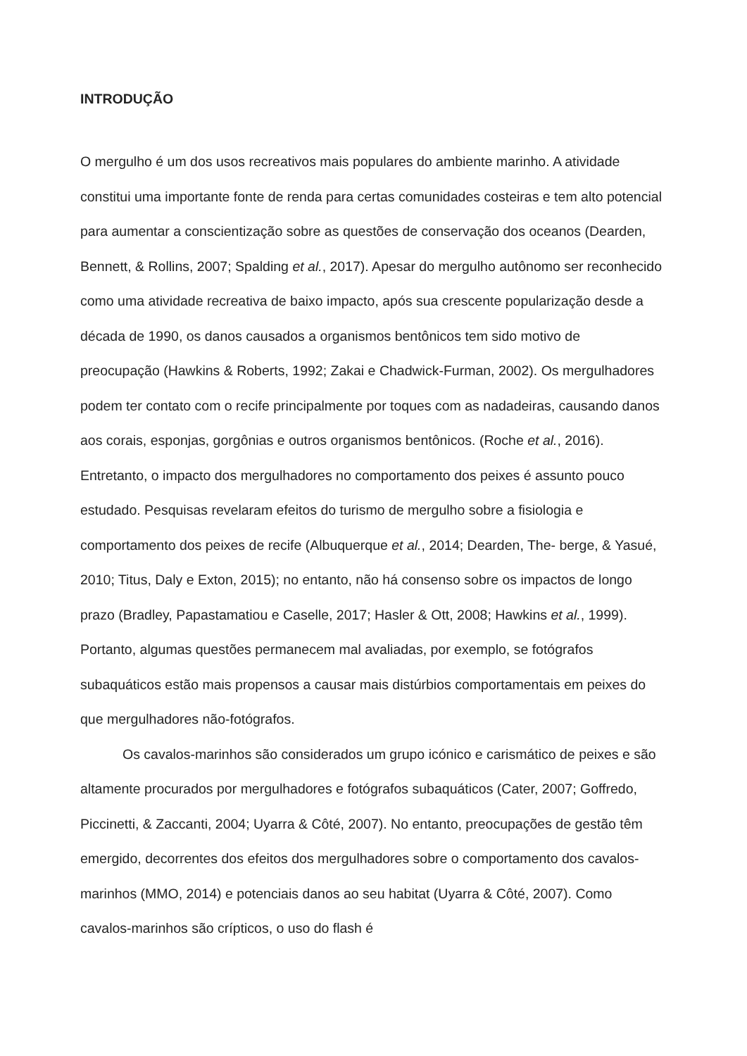INTRODUÇÃO
O mergulho é um dos usos recreativos mais populares do ambiente marinho. A atividade constitui uma importante fonte de renda para certas comunidades costeiras e tem alto potencial para aumentar a conscientização sobre as questões de conservação dos oceanos (Dearden, Bennett, & Rollins, 2007; Spalding et al., 2017). Apesar do mergulho autônomo ser reconhecido como uma atividade recreativa de baixo impacto, após sua crescente popularização desde a década de 1990, os danos causados a organismos bentônicos tem sido motivo de preocupação (Hawkins & Roberts, 1992; Zakai e Chadwick-Furman, 2002). Os mergulhadores podem ter contato com o recife principalmente por toques com as nadadeiras, causando danos aos corais, esponjas, gorgônias e outros organismos bentônicos. (Roche et al., 2016). Entretanto, o impacto dos mergulhadores no comportamento dos peixes é assunto pouco estudado. Pesquisas revelaram efeitos do turismo de mergulho sobre a fisiologia e comportamento dos peixes de recife (Albuquerque et al., 2014; Dearden, The- berge, & Yasué, 2010; Titus, Daly e Exton, 2015); no entanto, não há consenso sobre os impactos de longo prazo (Bradley, Papastamatiou e Caselle, 2017; Hasler & Ott, 2008; Hawkins et al., 1999). Portanto, algumas questões permanecem mal avaliadas, por exemplo, se fotógrafos subaquáticos estão mais propensos a causar mais distúrbios comportamentais em peixes do que mergulhadores não-fotógrafos.
Os cavalos-marinhos são considerados um grupo icónico e carismático de peixes e são altamente procurados por mergulhadores e fotógrafos subaquáticos (Cater, 2007; Goffredo, Piccinetti, & Zaccanti, 2004; Uyarra & Côté, 2007). No entanto, preocupações de gestão têm emergido, decorrentes dos efeitos dos mergulhadores sobre o comportamento dos cavalos-marinhos (MMO, 2014) e potenciais danos ao seu habitat (Uyarra & Côté, 2007). Como cavalos-marinhos são crípticos, o uso do flash é